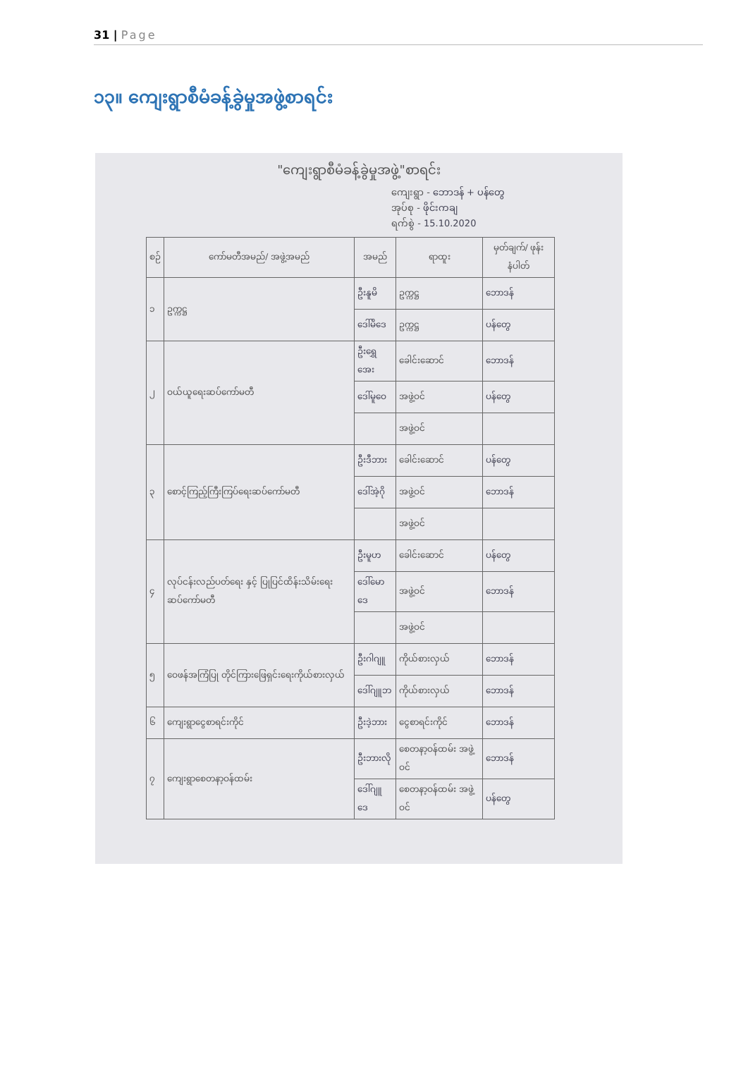31 | Page
၁၃။ ကျေးရွာစီမံခန့်ခွဲမှုအဖွဲ့စာရင်း
"ကျေးရွာစီမံခန့်ခွဲမှုအဖွဲ့"စာရင်း
ကျေးရွာ - ဘောဒန် + ပန်တွေ
အုပ်စု - ဖိုင်းကချ
ရက်စွဲ - 15.10.2020
| စဉ် | ကော်မတီအမည်/ အဖွဲ့အမည် | အမည် | ရာထူး | မှတ်ချက်/ ဖုန်းနံပါတ် |
| --- | --- | --- | --- | --- |
| ၁ | ဥက္ကဋ္ဌ | ဦးနူမိ | ဥက္ကဋ္ဌ | ဘောဒန် |
| | | ဒေါ်မိဒေ | ဥက္ကဋ္ဌ | ပန်တွေ |
| ၂ | ဝယ်ယူရေးဆပ်ကော်မတီ | ဦးရွှေအေး | ခေါင်းဆောင် | ဘောဒန် |
| | | ဒေါ်မူဝေ | အဖွဲ့ဝင် | ပန်တွေ |
| | | | အဖွဲ့ဝင် | |
| ၃ | စောင့်ကြည့်ကြီးကြပ်ရေးဆပ်ကော်မတီ | ဦးဒီဘား | ခေါင်းဆောင် | ပန်တွေ |
| | | ဒေါ်အဲ့ဂို | အဖွဲ့ဝင် | ဘောဒန် |
| | | | အဖွဲ့ဝင် | |
| ၄ | လုပ်ငန်းလည်ပတ်ရေး နှင့် ပြုပြင်ထိန်းသိမ်းရေးဆပ်ကော်မတီ | ဦးမူဟ | ခေါင်းဆောင် | ပန်တွေ |
| | | ဒေါ်မောဒေ | အဖွဲ့ဝင် | ဘောဒန် |
| | | | အဖွဲ့ဝင် | |
| ၅ | ဝေဖန်အကြံပြု တိုင်ကြားဖြေရှင်းရေးကိုယ်စားလှယ် | ဦးဂါဂျူ | ကိုယ်စားလှယ် | ဘောဒန် |
| | | ဒေါ်ဂျူဘ | ကိုယ်စားလှယ် | ဘောဒန် |
| ၆ | ကျေးရွာငွေစာရင်းကိုင် | ဦးဒဲ့ဘား | ငွေစာရင်းကိုင် | ဘောဒန် |
| ၇ | ကျေးရွာစေတနာ့ဝန်ထမ်း | ဦးဘားလို | စေတနာ့ဝန်ထမ်း အဖွဲ့ဝင် | ဘောဒန် |
| | | ဒေါ်ဂျူဒေ | စေတနာ့ဝန်ထမ်း အဖွဲ့ဝင် | ပန်တွေ |